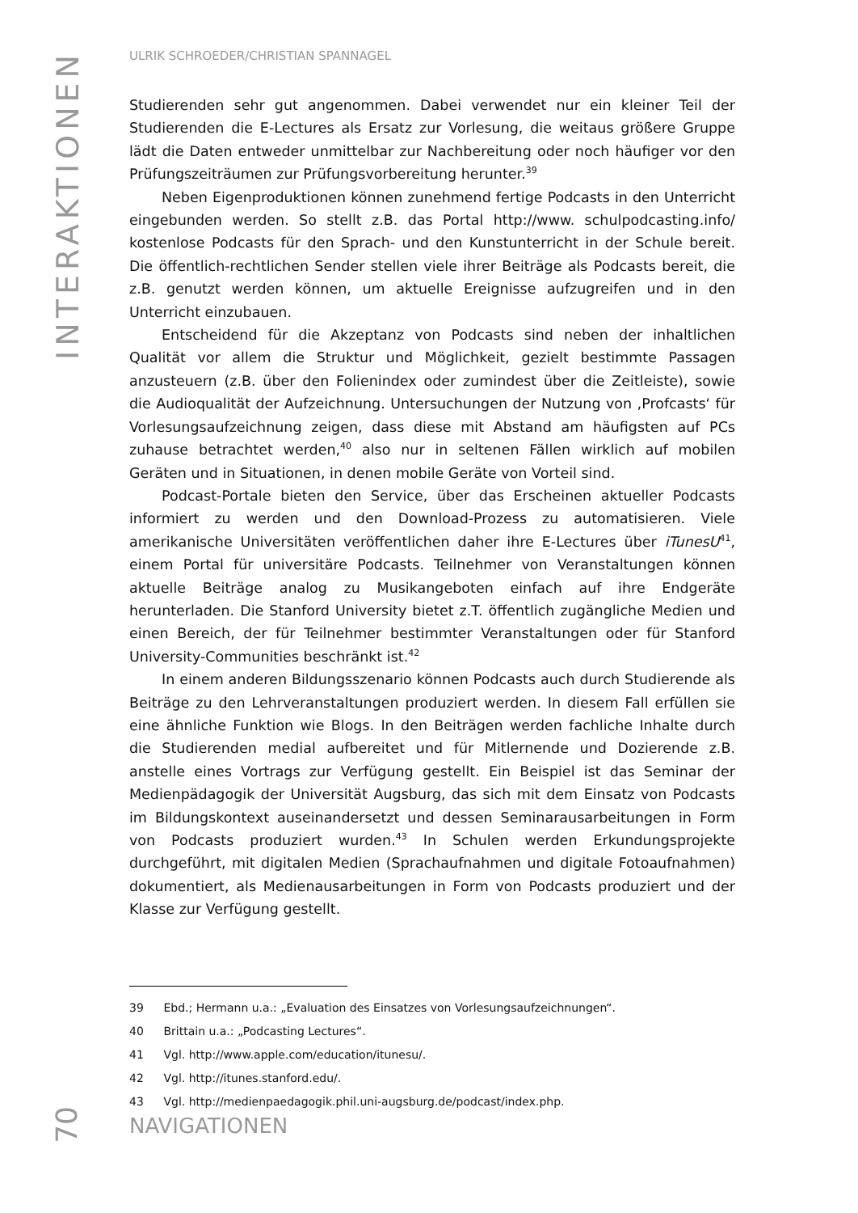INTERAKTIONEN
ULRIK SCHROEDER/CHRISTIAN SPANNAGEL
Studierenden sehr gut angenommen. Dabei verwendet nur ein kleiner Teil der Studierenden die E-Lectures als Ersatz zur Vorlesung, die weitaus größere Gruppe lädt die Daten entweder unmittelbar zur Nachbereitung oder noch häufiger vor den Prüfungszeiträumen zur Prüfungsvorbereitung herunter.<sup>39</sup>
Neben Eigenproduktionen können zunehmend fertige Podcasts in den Unterricht eingebunden werden. So stellt z.B. das Portal http://www. schulpodcasting.info/ kostenlose Podcasts für den Sprach- und den Kunstunterricht in der Schule bereit. Die öffentlich-rechtlichen Sender stellen viele ihrer Beiträge als Podcasts bereit, die z.B. genutzt werden können, um aktuelle Ereignisse aufzugreifen und in den Unterricht einzubauen.
Entscheidend für die Akzeptanz von Podcasts sind neben der inhaltlichen Qualität vor allem die Struktur und Möglichkeit, gezielt bestimmte Passagen anzusteuern (z.B. über den Folienindex oder zumindest über die Zeitleiste), sowie die Audioqualität der Aufzeichnung. Untersuchungen der Nutzung von ‚Profcasts‘ für Vorlesungsaufzeichnung zeigen, dass diese mit Abstand am häufigsten auf PCs zuhause betrachtet werden,<sup>40</sup> also nur in seltenen Fällen wirklich auf mobilen Geräten und in Situationen, in denen mobile Geräte von Vorteil sind.
Podcast-Portale bieten den Service, über das Erscheinen aktueller Podcasts informiert zu werden und den Download-Prozess zu automatisieren. Viele amerikanische Universitäten veröffentlichen daher ihre E-Lectures über iTunesU<sup>41</sup>, einem Portal für universitäre Podcasts. Teilnehmer von Veranstaltungen können aktuelle Beiträge analog zu Musikangeboten einfach auf ihre Endgeräte herunterladen. Die Stanford University bietet z.T. öffentlich zugängliche Medien und einen Bereich, der für Teilnehmer bestimmter Veranstaltungen oder für Stanford University-Communities beschränkt ist.<sup>42</sup>
In einem anderen Bildungsszenario können Podcasts auch durch Studierende als Beiträge zu den Lehrveranstaltungen produziert werden. In diesem Fall erfüllen sie eine ähnliche Funktion wie Blogs. In den Beiträgen werden fachliche Inhalte durch die Studierenden medial aufbereitet und für Mitlernende und Dozierende z.B. anstelle eines Vortrags zur Verfügung gestellt. Ein Beispiel ist das Seminar der Medienpädagogik der Universität Augsburg, das sich mit dem Einsatz von Podcasts im Bildungskontext auseinandersetzt und dessen Seminarausarbeitungen in Form von Podcasts produziert wurden.<sup>43</sup> In Schulen werden Erkundungsprojekte durchgeführt, mit digitalen Medien (Sprachaufnahmen und digitale Fotoaufnahmen) dokumentiert, als Medienausarbeitungen in Form von Podcasts produziert und der Klasse zur Verfügung gestellt.
39 Ebd.; Hermann u.a.: „Evaluation des Einsatzes von Vorlesungsaufzeichnungen“.
40 Brittain u.a.: „Podcasting Lectures“.
41 Vgl. http://www.apple.com/education/itunesu/.
42 Vgl. http://itunes.stanford.edu/.
43 Vgl. http://medienpaedagogik.phil.uni-augsburg.de/podcast/index.php.
70
NAVIGATIONEN